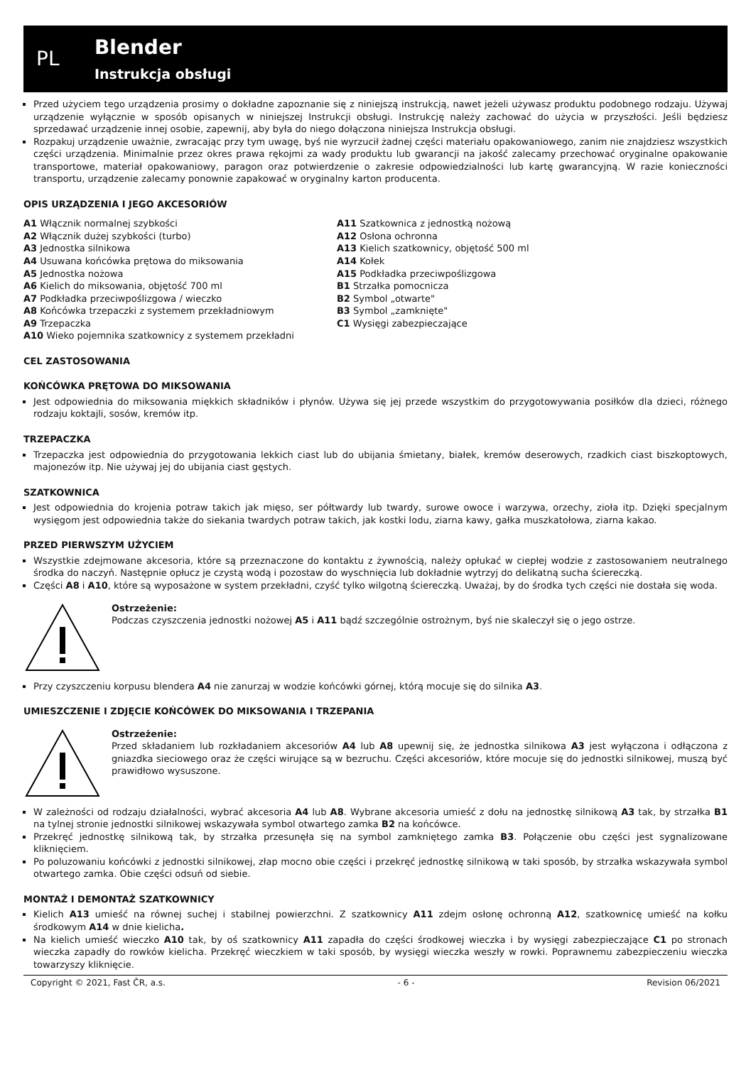PL
Blender
Instrukcja obsługi
Przed użyciem tego urządzenia prosimy o dokładne zapoznanie się z niniejszą instrukcją, nawet jeżeli używasz produktu podobnego rodzaju. Używaj urządzenie wyłącznie w sposób opisanych w niniejszej Instrukcji obsługi. Instrukcję należy zachować do użycia w przyszłości. Jeśli będziesz sprzedawać urządzenie innej osobie, zapewnij, aby była do niego dołączona niniejsza Instrukcja obsługi.
Rozpakuj urządzenie uważnie, zwracając przy tym uwagę, byś nie wyrzucił żadnej części materiału opakowaniowego, zanim nie znajdziesz wszystkich części urządzenia. Minimalnie przez okres prawa rękojmi za wady produktu lub gwarancji na jakość zalecamy przechować oryginalne opakowanie transportowe, materiał opakowaniowy, paragon oraz potwierdzenie o zakresie odpowiedzialności lub kartę gwarancyjną. W razie konieczności transportu, urządzenie zalecamy ponownie zapakować w oryginalny karton producenta.
OPIS URZĄDZENIA I JEGO AKCESORIÓW
A1 Włącznik normalnej szybkości
A2 Włącznik dużej szybkości (turbo)
A3 Jednostka silnikowa
A4 Usuwana końcówka prętowa do miksowania
A5 Jednostka nożowa
A6 Kielich do miksowania, objętość 700 ml
A7 Podkładka przeciwpoślizgowa / wieczko
A8 Końcówka trzepaczki z systemem przekładniowym
A9 Trzepaczka
A10 Wieko pojemnika szatkownicy z systemem przekładni
A11 Szatkownica z jednostką nożową
A12 Osłona ochronna
A13 Kielich szatkownicy, objętość 500 ml
A14 Kołek
A15 Podkładka przeciwpoślizgowa
B1 Strzałka pomocnicza
B2 Symbol „otwarte"
B3 Symbol „zamknięte"
C1 Wysięgi zabezpieczające
CEL ZASTOSOWANIA
KOŃCÓWKA PRĘTOWA DO MIKSOWANIA
Jest odpowiednia do miksowania miękkich składników i płynów. Używa się jej przede wszystkim do przygotowywania posiłków dla dzieci, różnego rodzaju koktajli, sosów, kremów itp.
TRZEPACZKA
Trzepaczka jest odpowiednia do przygotowania lekkich ciast lub do ubijania śmietany, białek, kremów deserowych, rzadkich ciast biszkoptowych, majonezów itp. Nie używaj jej do ubijania ciast gęstych.
SZATKOWNICA
Jest odpowiednia do krojenia potraw takich jak mięso, ser półtwardy lub twardy, surowe owoce i warzywa, orzechy, zioła itp. Dzięki specjalnym wysięgom jest odpowiednia także do siekania twardych potraw takich, jak kostki lodu, ziarna kawy, gałka muszkatołowa, ziarna kakao.
PRZED PIERWSZYM UŻYCIEM
Wszystkie zdejmowane akcesoria, które są przeznaczone do kontaktu z żywnością, należy opłukać w ciepłej wodzie z zastosowaniem neutralnego środka do naczyń. Następnie opłucz je czystą wodą i pozostaw do wyschnięcia lub dokładnie wytrzyj do delikatną sucha ściereczką.
Części A8 i A10, które są wyposażone w system przekładni, czyść tylko wilgotną ściereczką. Uważaj, by do środka tych części nie dostała się woda.
Ostrzeżenie:
Podczas czyszczenia jednostki nożowej A5 i A11 bądź szczególnie ostrożnym, byś nie skaleczył się o jego ostrze.
Przy czyszczeniu korpusu blendera A4 nie zanurzaj w wodzie końcówki górnej, którą mocuje się do silnika A3.
UMIESZCZENIE I ZDJĘCIE KOŃCÓWEK DO MIKSOWANIA I TRZEPANIA
Ostrzeżenie:
Przed składaniem lub rozkładaniem akcesoriów A4 lub A8 upewnij się, że jednostka silnikowa A3 jest wyłączona i odłączona z gniazdka sieciowego oraz że części wirujące są w bezruchu. Części akcesoriów, które mocuje się do jednostki silnikowej, muszą być prawidłowo wysuszone.
W zależności od rodzaju działalności, wybrać akcesoria A4 lub A8. Wybrane akcesoria umieść z dołu na jednostkę silnikową A3 tak, by strzałka B1 na tylnej stronie jednostki silnikowej wskazywała symbol otwartego zamka B2 na końcówce.
Przekręć jednostkę silnikową tak, by strzałka przesunęła się na symbol zamkniętego zamka B3. Połączenie obu części jest sygnalizowane kliknięciem.
Po poluzowaniu końcówki z jednostki silnikowej, złap mocno obie części i przekręć jednostkę silnikową w taki sposób, by strzałka wskazywała symbol otwartego zamka. Obie części odsuń od siebie.
MONTAŻ I DEMONTAŻ SZATKOWNICY
Kielich A13 umieść na równej suchej i stabilnej powierzchni. Z szatkownicy A11 zdejm osłonę ochronną A12, szatkownicę umieść na kołku środkowym A14 w dnie kielicha.
Na kielich umieść wieczko A10 tak, by oś szatkownicy A11 zapadła do części środkowej wieczka i by wysięgi zabezpieczające C1 po stronach wieczka zapadły do rowków kielicha. Przekręć wieczkiem w taki sposób, by wysięgi wieczka weszły w rowki. Poprawnemu zabezpieczeniu wieczka towarzyszy kliknięcie.
Copyright © 2021, Fast ČR, a.s. - 6 - Revision 06/2021